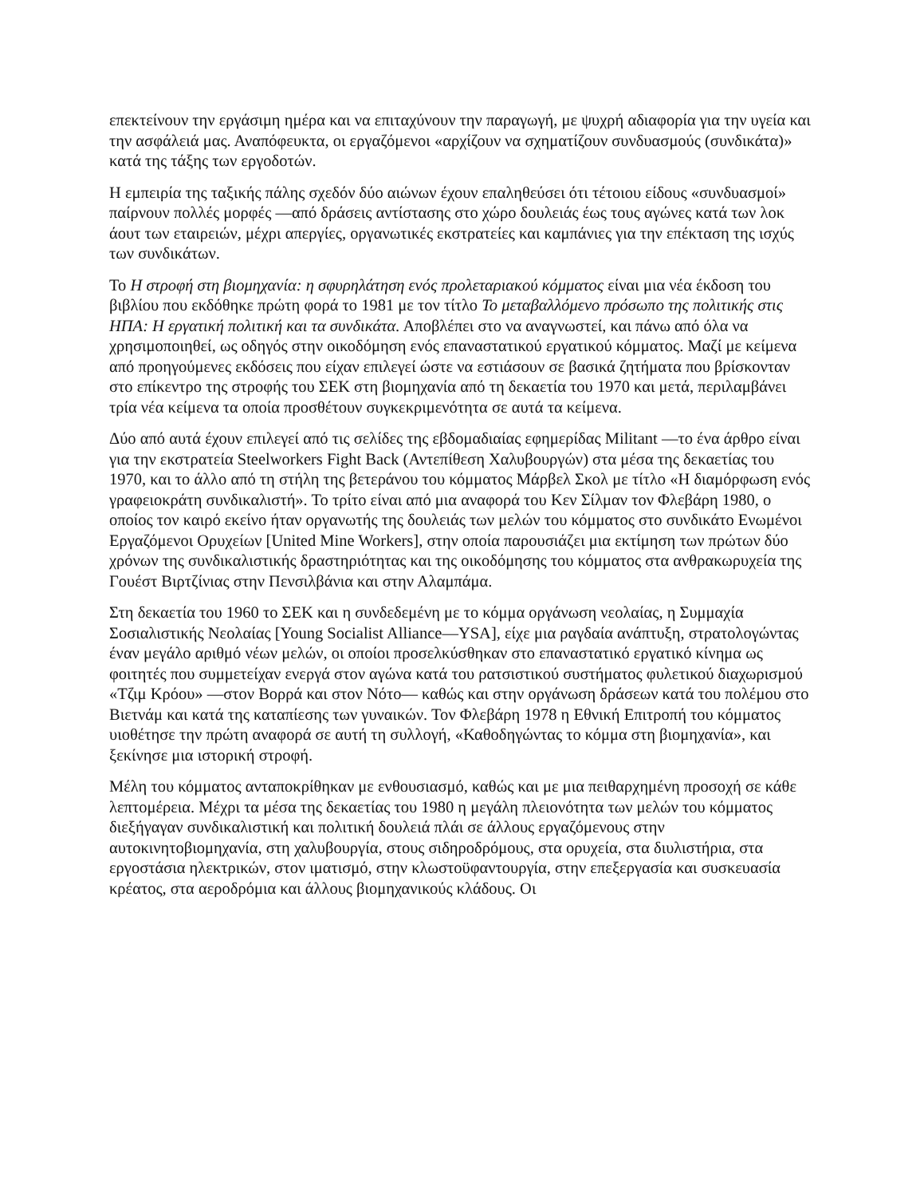επεκτείνουν την εργάσιμη ημέρα και να επιταχύνουν την παραγωγή, με ψυχρή αδιαφορία για την υγεία και την ασφάλειά μας. Αναπόφευκτα, οι εργαζόμενοι «αρχίζουν να σχηματίζουν συνδυασμούς (συνδικάτα)» κατά της τάξης των εργοδοτών.
Η εμπειρία της ταξικής πάλης σχεδόν δύο αιώνων έχουν επαληθεύσει ότι τέτοιου είδους «συνδυασμοί» παίρνουν πολλές μορφές —από δράσεις αντίστασης στο χώρο δουλειάς έως τους αγώνες κατά των λοκ άουτ των εταιρειών, μέχρι απεργίες, οργανωτικές εκστρατείες και καμπάνιες για την επέκταση της ισχύς των συνδικάτων.
Το Η στροφή στη βιομηχανία: η σφυρηλάτηση ενός προλεταριακού κόμματος είναι μια νέα έκδοση του βιβλίου που εκδόθηκε πρώτη φορά το 1981 με τον τίτλο Το μεταβαλλόμενο πρόσωπο της πολιτικής στις ΗΠΑ: Η εργατική πολιτική και τα συνδικάτα. Αποβλέπει στο να αναγνωστεί, και πάνω από όλα να χρησιμοποιηθεί, ως οδηγός στην οικοδόμηση ενός επαναστατικού εργατικού κόμματος. Μαζί με κείμενα από προηγούμενες εκδόσεις που είχαν επιλεγεί ώστε να εστιάσουν σε βασικά ζητήματα που βρίσκονταν στο επίκεντρο της στροφής του ΣΕΚ στη βιομηχανία από τη δεκαετία του 1970 και μετά, περιλαμβάνει τρία νέα κείμενα τα οποία προσθέτουν συγκεκριμενότητα σε αυτά τα κείμενα.
Δύο από αυτά έχουν επιλεγεί από τις σελίδες της εβδομαδιαίας εφημερίδας Militant —το ένα άρθρο είναι για την εκστρατεία Steelworkers Fight Back (Αντεπίθεση Χαλυβουργών) στα μέσα της δεκαετίας του 1970, και το άλλο από τη στήλη της βετεράνου του κόμματος Μάρβελ Σκολ με τίτλο «Η διαμόρφωση ενός γραφειοκράτη συνδικαλιστή». Το τρίτο είναι από μια αναφορά του Κεν Σίλμαν τον Φλεβάρη 1980, ο οποίος τον καιρό εκείνο ήταν οργανωτής της δουλειάς των μελών του κόμματος στο συνδικάτο Ενωμένοι Εργαζόμενοι Ορυχείων [United Mine Workers], στην οποία παρουσιάζει μια εκτίμηση των πρώτων δύο χρόνων της συνδικαλιστικής δραστηριότητας και της οικοδόμησης του κόμματος στα ανθρακωρυχεία της Γουέστ Βιρτζίνιας στην Πενσιλβάνια και στην Αλαμπάμα.
Στη δεκαετία του 1960 το ΣΕΚ και η συνδεδεμένη με το κόμμα οργάνωση νεολαίας, η Συμμαχία Σοσιαλιστικής Νεολαίας [Young Socialist Alliance—YSA], είχε μια ραγδαία ανάπτυξη, στρατολογώντας έναν μεγάλο αριθμό νέων μελών, οι οποίοι προσελκύσθηκαν στο επαναστατικό εργατικό κίνημα ως φοιτητές που συμμετείχαν ενεργά στον αγώνα κατά του ρατσιστικού συστήματος φυλετικού διαχωρισμού «Τζιμ Κρόου» —στον Βορρά και στον Νότο— καθώς και στην οργάνωση δράσεων κατά του πολέμου στο Βιετνάμ και κατά της καταπίεσης των γυναικών. Τον Φλεβάρη 1978 η Εθνική Επιτροπή του κόμματος υιοθέτησε την πρώτη αναφορά σε αυτή τη συλλογή, «Καθοδηγώντας το κόμμα στη βιομηχανία», και ξεκίνησε μια ιστορική στροφή.
Μέλη του κόμματος ανταποκρίθηκαν με ενθουσιασμό, καθώς και με μια πειθαρχημένη προσοχή σε κάθε λεπτομέρεια. Μέχρι τα μέσα της δεκαετίας του 1980 η μεγάλη πλειονότητα των μελών του κόμματος διεξήγαγαν συνδικαλιστική και πολιτική δουλειά πλάι σε άλλους εργαζόμενους στην αυτοκινητοβιομηχανία, στη χαλυβουργία, στους σιδηροδρόμους, στα ορυχεία, στα διυλιστήρια, στα εργοστάσια ηλεκτρικών, στον ιματισμό, στην κλωστοϋφαντουργία, στην επεξεργασία και συσκευασία κρέατος, στα αεροδρόμια και άλλους βιομηχανικούς κλάδους. Οι